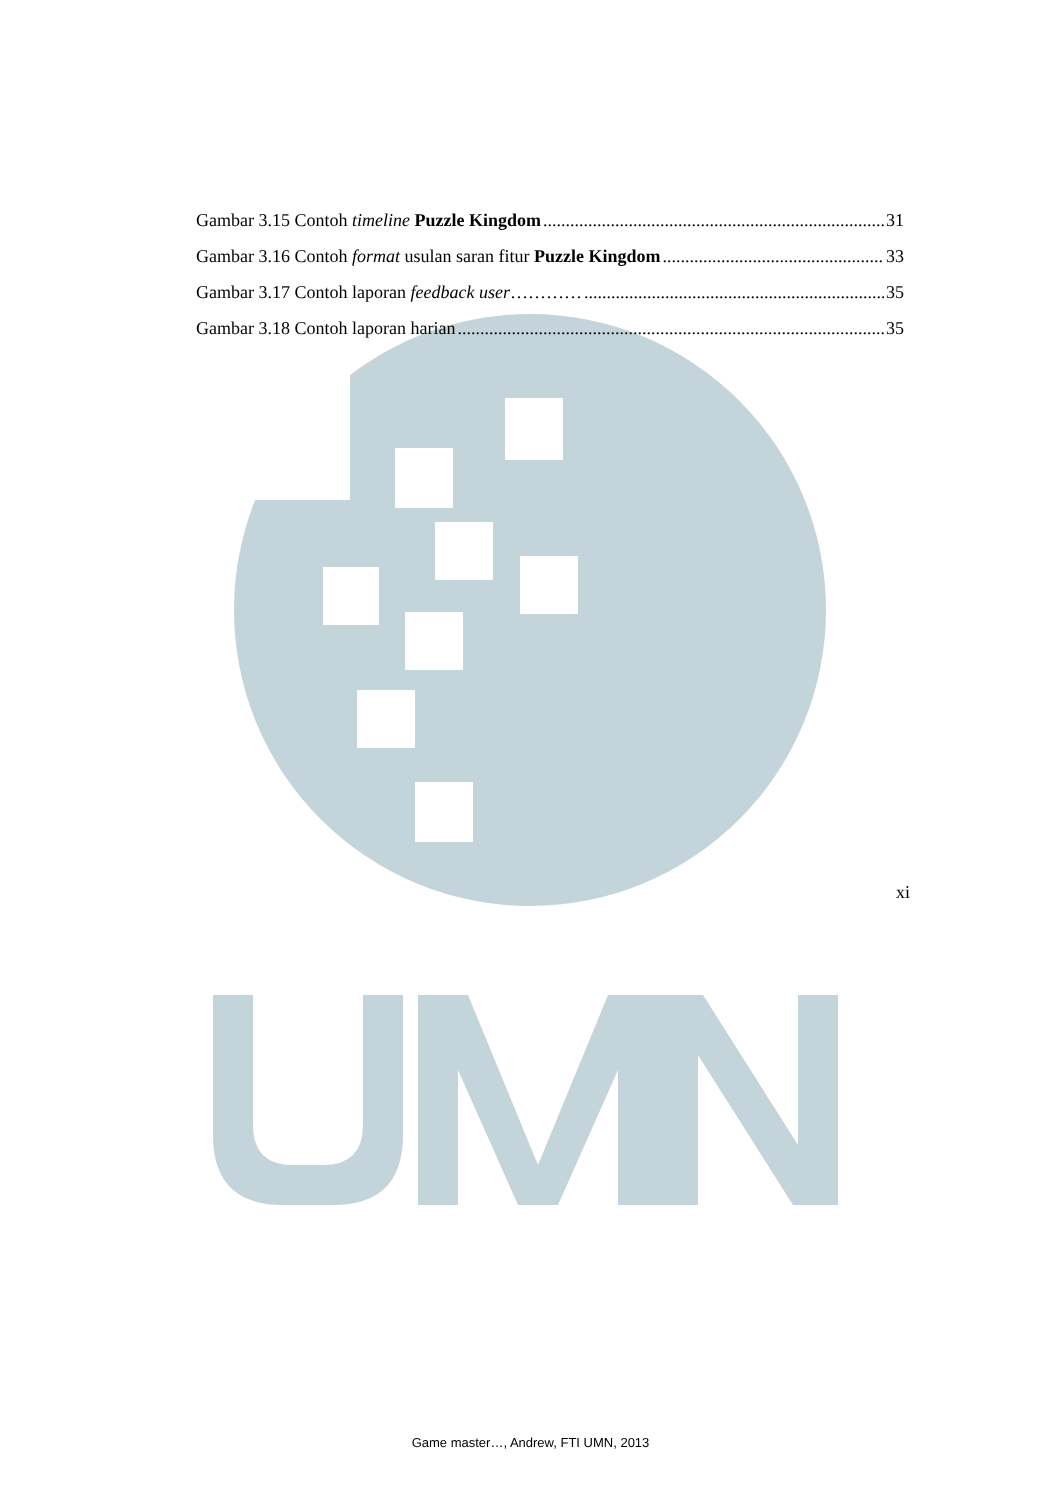Gambar 3.15 Contoh timeline Puzzle Kingdom 31
Gambar 3.16 Contoh format usulan saran fitur Puzzle Kingdom 33
Gambar 3.17 Contoh laporan feedback user………… 35
Gambar 3.18 Contoh laporan harian 35
xi
Game master…, Andrew, FTI UMN, 2013